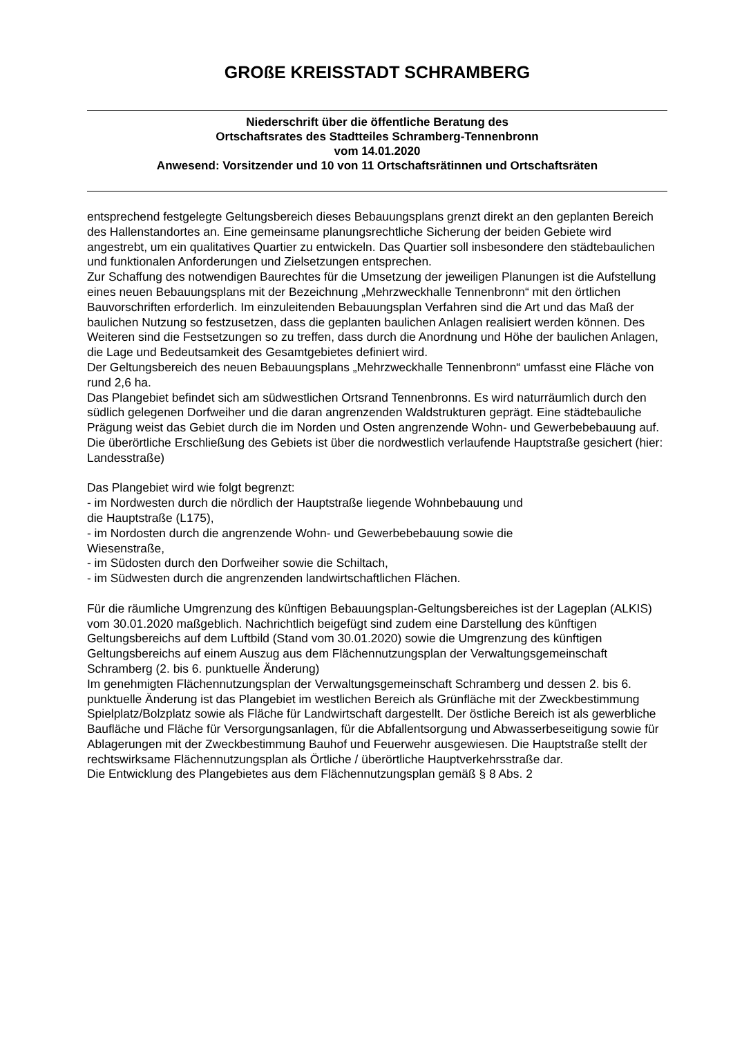GROßE KREISSTADT SCHRAMBERG
Niederschrift über die öffentliche Beratung des
Ortschaftsrates des Stadtteiles Schramberg-Tennenbronn
vom 14.01.2020
Anwesend: Vorsitzender und 10 von 11 Ortschaftsrätinnen und Ortschaftsräten
entsprechend festgelegte Geltungsbereich dieses Bebauungsplans grenzt direkt an den geplanten Bereich des Hallenstandortes an. Eine gemeinsame planungsrechtliche Sicherung der beiden Gebiete wird angestrebt, um ein qualitatives Quartier zu entwickeln. Das Quartier soll insbesondere den städtebaulichen und funktionalen Anforderungen und Zielsetzungen entsprechen.
Zur Schaffung des notwendigen Baurechtes für die Umsetzung der jeweiligen Planungen ist die Aufstellung eines neuen Bebauungsplans mit der Bezeichnung „Mehrzweckhalle Tennenbronn“ mit den örtlichen Bauvorschriften erforderlich. Im einzuleitenden Bebauungsplan Verfahren sind die Art und das Maß der baulichen Nutzung so festzusetzen, dass die geplanten baulichen Anlagen realisiert werden können. Des Weiteren sind die Festsetzungen so zu treffen, dass durch die Anordnung und Höhe der baulichen Anlagen, die Lage und Bedeutsamkeit des Gesamtgebietes definiert wird.
Der Geltungsbereich des neuen Bebauungsplans „Mehrzweckhalle Tennenbronn“ umfasst eine Fläche von rund 2,6 ha.
Das Plangebiet befindet sich am südwestlichen Ortsrand Tennenbronns. Es wird naturräumlich durch den südlich gelegenen Dorfweiher und die daran angrenzenden Waldstrukturen geprägt. Eine städtebauliche Prägung weist das Gebiet durch die im Norden und Osten angrenzende Wohn- und Gewerbebebauung auf. Die überörtliche Erschließung des Gebiets ist über die nordwestlich verlaufende Hauptstraße gesichert (hier: Landesstraße)
Das Plangebiet wird wie folgt begrenzt:
- im Nordwesten durch die nördlich der Hauptstraße liegende Wohnbebauung und
die Hauptstraße (L175),
- im Nordosten durch die angrenzende Wohn- und Gewerbebebauung sowie die
Wiesenstraße,
- im Südosten durch den Dorfweiher sowie die Schiltach,
- im Südwesten durch die angrenzenden landwirtschaftlichen Flächen.
Für die räumliche Umgrenzung des künftigen Bebauungsplan-Geltungsbereiches ist der Lageplan (ALKIS) vom 30.01.2020 maßgeblich. Nachrichtlich beigefügt sind zudem eine Darstellung des künftigen Geltungsbereichs auf dem Luftbild (Stand vom 30.01.2020) sowie die Umgrenzung des künftigen Geltungsbereichs auf einem Auszug aus dem Flächennutzungsplan der Verwaltungsgemeinschaft Schramberg (2. bis 6. punktuelle Änderung)
Im genehmigten Flächennutzungsplan der Verwaltungsgemeinschaft Schramberg und dessen 2. bis 6. punktuelle Änderung ist das Plangebiet im westlichen Bereich als Grünfläche mit der Zweckbestimmung Spielplatz/Bolzplatz sowie als Fläche für Landwirtschaft dargestellt. Der östliche Bereich ist als gewerbliche Baufläche und Fläche für Versorgungsanlagen, für die Abfallentsorgung und Abwasserbeseitigung sowie für Ablagerungen mit der Zweckbestimmung Bauhof und Feuerwehr ausgewiesen. Die Hauptstraße stellt der rechtswirksame Flächennutzungsplan als Örtliche / überörtliche Hauptverkehrsstraße dar.
Die Entwicklung des Plangebietes aus dem Flächennutzungsplan gemäß § 8 Abs. 2